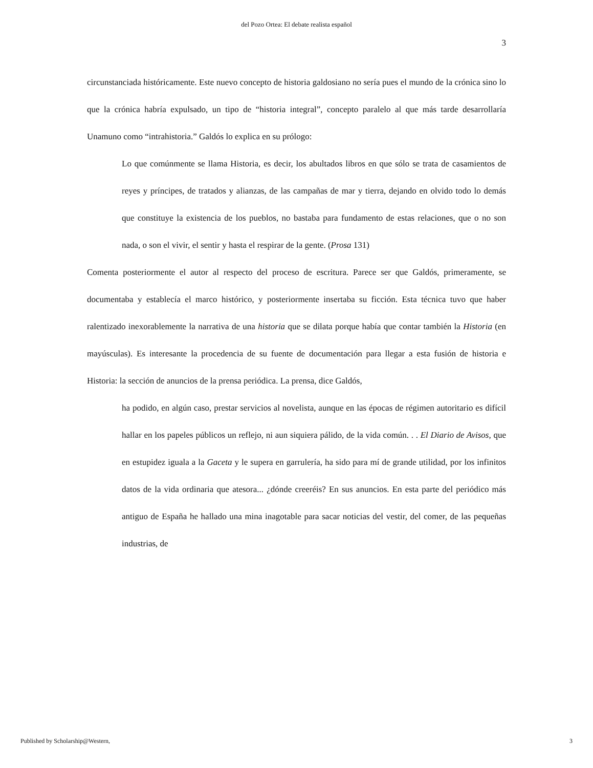del Pozo Ortea: El debate realista español
3
circunstanciada históricamente. Este nuevo concepto de historia galdosiano no sería pues el mundo de la crónica sino lo que la crónica habría expulsado, un tipo de “historia integral”, concepto paralelo al que más tarde desarrollaría Unamuno como “intrahistoria.” Galdós lo explica en su prólogo:
Lo que comúnmente se llama Historia, es decir, los abultados libros en que sólo se trata de casamientos de reyes y príncipes, de tratados y alianzas, de las campañas de mar y tierra, dejando en olvido todo lo demás que constituye la existencia de los pueblos, no bastaba para fundamento de estas relaciones, que o no son nada, o son el vivir, el sentir y hasta el respirar de la gente. (Prosa 131)
Comenta posteriormente el autor al respecto del proceso de escritura. Parece ser que Galdós, primeramente, se documentaba y establecía el marco histórico, y posteriormente insertaba su ficción. Esta técnica tuvo que haber ralentizado inexorablemente la narrativa de una historia que se dilata porque había que contar también la Historia (en mayúsculas). Es interesante la procedencia de su fuente de documentación para llegar a esta fusión de historia e Historia: la sección de anuncios de la prensa periódica. La prensa, dice Galdós,
ha podido, en algún caso, prestar servicios al novelista, aunque en las épocas de régimen autoritario es difícil hallar en los papeles públicos un reflejo, ni aun siquiera pálido, de la vida común. . . El Diario de Avisos, que en estupidez iguala a la Gaceta y le supera en garrulería, ha sido para mí de grande utilidad, por los infinitos datos de la vida ordinaria que atesora... ¿dónde creeréis? En sus anuncios. En esta parte del periódico más antiguo de España he hallado una mina inagotable para sacar noticias del vestir, del comer, de las pequeñas industrias, de
Published by Scholarship@Western, 3